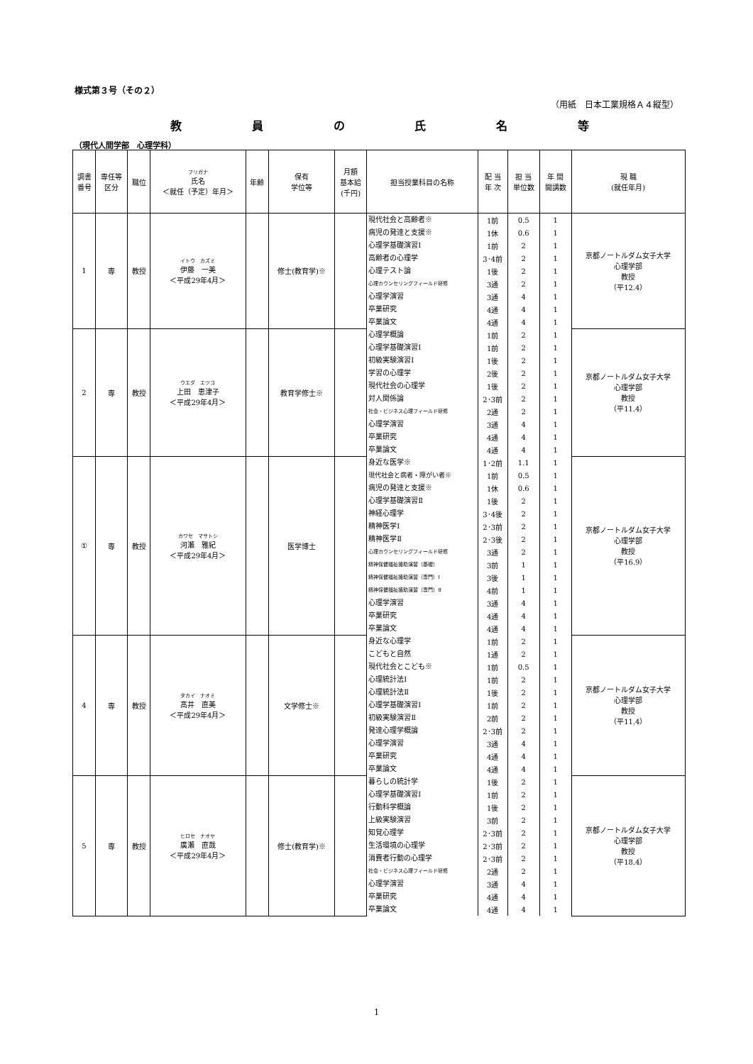様式第３号（その２）
（用紙　日本工業規格Ａ４縦型）
教員の氏名等
（現代人間学部　心理学科）
| 調書 番号 | 専任等 区分 | 職位 | フリガナ 氏名 ＜就任（予定）年月＞ | 年齢 | 保有 学位等 | 月額 基本給 (千円) | 担当授業科目の名称 | 配 当 年 次 | 担 当 単位数 | 年 間 開講数 | 現 職 (就任年月) |
| --- | --- | --- | --- | --- | --- | --- | --- | --- | --- | --- | --- |
| 1 | 専 | 教授 | イトウ カズミ 伊藤 一美 ＜平成29年4月＞ | | 修士(教育学)※ | | 現代社会と高齢者※ | 1前 | 0.5 | 1 | 京都ノートルダム女子大学 心理学部 教授 （平12.4） |
| | | | | | | | 病児の発達と支援※ | 1休 | 0.6 | 1 | |
| | | | | | | | 心理学基礎演習Ⅰ | 1前 | 2 | 1 | |
| | | | | | | | 高齢者の心理学 | 3･4前 | 2 | 1 | |
| | | | | | | | 心理テスト論 | 1後 | 2 | 1 | |
| | | | | | | | 心理カウンセリングフィールド研修 | 3通 | 2 | 1 | |
| | | | | | | | 心理学演習 | 3通 | 4 | 1 | |
| | | | | | | | 卒業研究 | 4通 | 4 | 1 | |
| | | | | | | | 卒業論文 | 4通 | 4 | 1 | |
| 2 | 専 | 教授 | ウエダ エツコ 上田 恵津子 ＜平成29年4月＞ | | 教育学修士※ | | 心理学概論 | 1前 | 2 | 1 | 京都ノートルダム女子大学 心理学部 教授 （平11.4） |
| | | | | | | | 心理学基礎演習Ⅰ | 1前 | 2 | 1 | |
| | | | | | | | 初級実験演習Ⅰ | 1後 | 2 | 1 | |
| | | | | | | | 学習の心理学 | 2後 | 2 | 1 | |
| | | | | | | | 現代社会の心理学 | 1後 | 2 | 1 | |
| | | | | | | | 対人関係論 | 2･3前 | 2 | 1 | |
| | | | | | | | 社会・ビジネス心理フィールド研修 | 2通 | 2 | 1 | |
| | | | | | | | 心理学演習 | 3通 | 4 | 1 | |
| | | | | | | | 卒業研究 | 4通 | 4 | 1 | |
| | | | | | | | 卒業論文 | 4通 | 4 | 1 | |
| ① | 専 | 教授 | カワセ マサトシ 河瀬 雅紀 ＜平成29年4月＞ | | 医学博士 | | 身近な医学※ | 1･2前 | 1.1 | 1 | 京都ノートルダム女子大学 心理学部 教授 （平16.9） |
| | | | | | | | 現代社会と病者・障がい者※ | 1前 | 0.5 | 1 | |
| | | | | | | | 病児の発達と支援※ | 1休 | 0.6 | 1 | |
| | | | | | | | 心理学基礎演習Ⅱ | 1後 | 2 | 1 | |
| | | | | | | | 神経心理学 | 3･4後 | 2 | 1 | |
| | | | | | | | 精神医学Ⅰ | 2･3前 | 2 | 1 | |
| | | | | | | | 精神医学Ⅱ | 2･3後 | 2 | 1 | |
| | | | | | | | 心理カウンセリングフィールド研修 | 3通 | 2 | 1 | |
| | | | | | | | 精神保健福祉援助演習（基礎） | 3前 | 1 | 1 | |
| | | | | | | | 精神保健福祉援助演習（専門）Ⅰ | 3後 | 1 | 1 | |
| | | | | | | | 精神保健福祉援助演習（専門）Ⅱ | 4前 | 1 | 1 | |
| | | | | | | | 心理学演習 | 3通 | 4 | 1 | |
| | | | | | | | 卒業研究 | 4通 | 4 | 1 | |
| | | | | | | | 卒業論文 | 4通 | 4 | 1 | |
| 4 | 専 | 教授 | タカイ ナオミ 髙井 直美 ＜平成29年4月＞ | | 文学修士※ | | 身近な心理学 | 1前 | 2 | 1 | 京都ノートルダム女子大学 心理学部 教授 （平11.4） |
| | | | | | | | こどもと自然 | 1通 | 2 | 1 | |
| | | | | | | | 現代社会とこども※ | 1前 | 0.5 | 1 | |
| | | | | | | | 心理統計法Ⅰ | 1前 | 2 | 1 | |
| | | | | | | | 心理統計法Ⅱ | 1後 | 2 | 1 | |
| | | | | | | | 心理学基礎演習Ⅰ | 1前 | 2 | 1 | |
| | | | | | | | 初級実験演習Ⅱ | 2前 | 2 | 1 | |
| | | | | | | | 発達心理学概論 | 2･3前 | 2 | 1 | |
| | | | | | | | 心理学演習 | 3通 | 4 | 1 | |
| | | | | | | | 卒業研究 | 4通 | 4 | 1 | |
| | | | | | | | 卒業論文 | 4通 | 4 | 1 | |
| 5 | 専 | 教授 | ヒロセ ナオヤ 廣瀬 直哉 ＜平成29年4月＞ | | 修士(教育学)※ | | 暮らしの統計学 | 1後 | 2 | 1 | 京都ノートルダム女子大学 心理学部 教授 （平18.4） |
| | | | | | | | 心理学基礎演習Ⅰ | 1前 | 2 | 1 | |
| | | | | | | | 行動科学概論 | 1後 | 2 | 1 | |
| | | | | | | | 上級実験演習 | 3前 | 2 | 1 | |
| | | | | | | | 知覚心理学 | 2･3前 | 2 | 1 | |
| | | | | | | | 生活環境の心理学 | 2･3前 | 2 | 1 | |
| | | | | | | | 消費者行動の心理学 | 2･3前 | 2 | 1 | |
| | | | | | | | 社会・ビジネス心理フィールド研修 | 2通 | 2 | 1 | |
| | | | | | | | 心理学演習 | 3通 | 4 | 1 | |
| | | | | | | | 卒業研究 | 4通 | 4 | 1 | |
| | | | | | | | 卒業論文 | 4通 | 4 | 1 | |
1